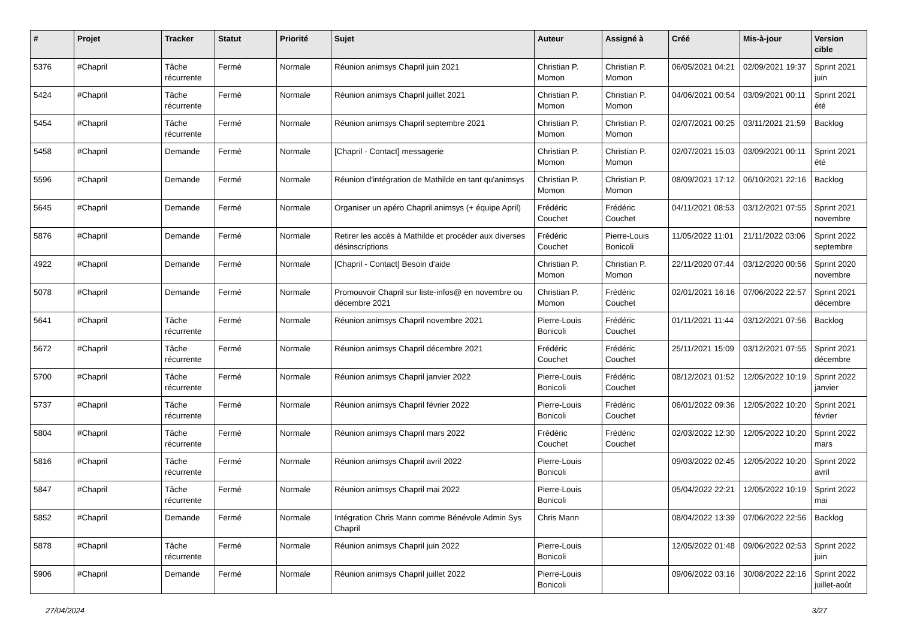| # | Projet | Tracker | Statut | Priorité | Sujet | Auteur | Assigné à | Créé | Mis-à-jour | Version cible |
| --- | --- | --- | --- | --- | --- | --- | --- | --- | --- | --- |
| 5376 | #Chapril | Tâche récurrente | Fermé | Normale | Réunion animsys Chapril juin 2021 | Christian P. Momon | Christian P. Momon | 06/05/2021 04:21 | 02/09/2021 19:37 | Sprint 2021 juin |
| 5424 | #Chapril | Tâche récurrente | Fermé | Normale | Réunion animsys Chapril juillet 2021 | Christian P. Momon | Christian P. Momon | 04/06/2021 00:54 | 03/09/2021 00:11 | Sprint 2021 été |
| 5454 | #Chapril | Tâche récurrente | Fermé | Normale | Réunion animsys Chapril septembre 2021 | Christian P. Momon | Christian P. Momon | 02/07/2021 00:25 | 03/11/2021 21:59 | Backlog |
| 5458 | #Chapril | Demande | Fermé | Normale | [Chapril - Contact] messagerie | Christian P. Momon | Christian P. Momon | 02/07/2021 15:03 | 03/09/2021 00:11 | Sprint 2021 été |
| 5596 | #Chapril | Demande | Fermé | Normale | Réunion d'intégration de Mathilde en tant qu'animsys | Christian P. Momon | Christian P. Momon | 08/09/2021 17:12 | 06/10/2021 22:16 | Backlog |
| 5645 | #Chapril | Demande | Fermé | Normale | Organiser un apéro Chapril animsys (+ équipe April) | Frédéric Couchet | Frédéric Couchet | 04/11/2021 08:53 | 03/12/2021 07:55 | Sprint 2021 novembre |
| 5876 | #Chapril | Demande | Fermé | Normale | Retirer les accès à Mathilde et procéder aux diverses désinscriptions | Frédéric Couchet | Pierre-Louis Bonicoli | 11/05/2022 11:01 | 21/11/2022 03:06 | Sprint 2022 septembre |
| 4922 | #Chapril | Demande | Fermé | Normale | [Chapril - Contact] Besoin d'aide | Christian P. Momon | Christian P. Momon | 22/11/2020 07:44 | 03/12/2020 00:56 | Sprint 2020 novembre |
| 5078 | #Chapril | Demande | Fermé | Normale | Promouvoir Chapril sur liste-infos@ en novembre ou décembre 2021 | Christian P. Momon | Frédéric Couchet | 02/01/2021 16:16 | 07/06/2022 22:57 | Sprint 2021 décembre |
| 5641 | #Chapril | Tâche récurrente | Fermé | Normale | Réunion animsys Chapril novembre 2021 | Pierre-Louis Bonicoli | Frédéric Couchet | 01/11/2021 11:44 | 03/12/2021 07:56 | Backlog |
| 5672 | #Chapril | Tâche récurrente | Fermé | Normale | Réunion animsys Chapril décembre 2021 | Frédéric Couchet | Frédéric Couchet | 25/11/2021 15:09 | 03/12/2021 07:55 | Sprint 2021 décembre |
| 5700 | #Chapril | Tâche récurrente | Fermé | Normale | Réunion animsys Chapril janvier 2022 | Pierre-Louis Bonicoli | Frédéric Couchet | 08/12/2021 01:52 | 12/05/2022 10:19 | Sprint 2022 janvier |
| 5737 | #Chapril | Tâche récurrente | Fermé | Normale | Réunion animsys Chapril février 2022 | Pierre-Louis Bonicoli | Frédéric Couchet | 06/01/2022 09:36 | 12/05/2022 10:20 | Sprint 2021 février |
| 5804 | #Chapril | Tâche récurrente | Fermé | Normale | Réunion animsys Chapril mars 2022 | Frédéric Couchet | Frédéric Couchet | 02/03/2022 12:30 | 12/05/2022 10:20 | Sprint 2022 mars |
| 5816 | #Chapril | Tâche récurrente | Fermé | Normale | Réunion animsys Chapril avril 2022 | Pierre-Louis Bonicoli | | 09/03/2022 02:45 | 12/05/2022 10:20 | Sprint 2022 avril |
| 5847 | #Chapril | Tâche récurrente | Fermé | Normale | Réunion animsys Chapril mai 2022 | Pierre-Louis Bonicoli | | 05/04/2022 22:21 | 12/05/2022 10:19 | Sprint 2022 mai |
| 5852 | #Chapril | Demande | Fermé | Normale | Intégration Chris Mann comme Bénévole Admin Sys Chapril | Chris Mann | | 08/04/2022 13:39 | 07/06/2022 22:56 | Backlog |
| 5878 | #Chapril | Tâche récurrente | Fermé | Normale | Réunion animsys Chapril juin 2022 | Pierre-Louis Bonicoli | | 12/05/2022 01:48 | 09/06/2022 02:53 | Sprint 2022 juin |
| 5906 | #Chapril | Demande | Fermé | Normale | Réunion animsys Chapril juillet 2022 | Pierre-Louis Bonicoli | | 09/06/2022 03:16 | 30/08/2022 22:16 | Sprint 2022 juillet-août |
27/04/2024 3/27